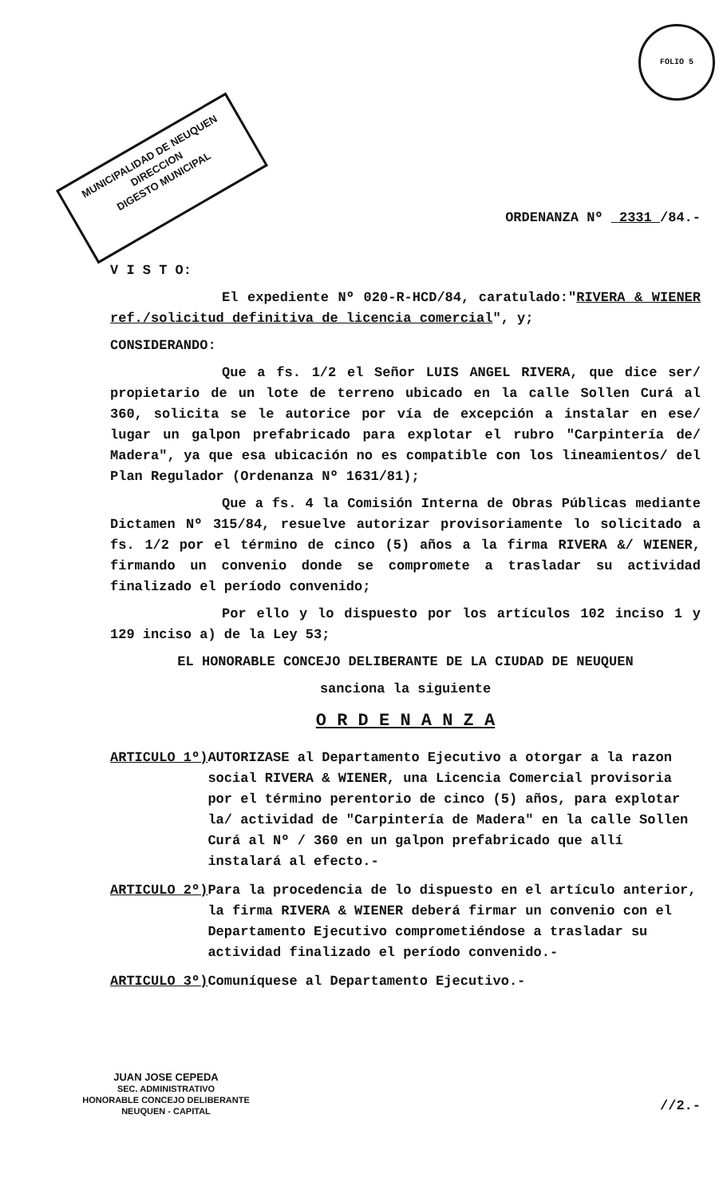FOLIO 5
MUNICIPALIDAD DE NEUQUEN
DIRECCION
DIGESTO MUNICIPAL
ORDENANZA Nº 2331 /84.-
V I S T O:
El expediente Nº 020-R-HCD/84, caratulado:"RIVERA & WIENER ref./solicitud definitiva de licencia comercial", y;
CONSIDERANDO:
Que a fs. 1/2 el Señor LUIS ANGEL RIVERA, que dice ser/ propietario de un lote de terreno ubicado en la calle Sollen Curá al 360, solicita se le autorice por vía de excepción a instalar en ese/ lugar un galpon prefabricado para explotar el rubro "Carpintería de/ Madera", ya que esa ubicación no es compatible con los lineamientos/ del Plan Regulador (Ordenanza Nº 1631/81);
Que a fs. 4 la Comisión Interna de Obras Públicas mediante Dictamen Nº 315/84, resuelve autorizar provisoriamente lo solicitado a fs. 1/2 por el término de cinco (5) años a la firma RIVERA &/ WIENER, firmando un convenio donde se compromete a trasladar su actividad finalizado el período convenido;
Por ello y lo dispuesto por los artículos 102 inciso 1 y 129 inciso a) de la Ley 53;
EL HONORABLE CONCEJO DELIBERANTE DE LA CIUDAD DE NEUQUEN
sanciona la siguiente
O R D E N A N Z A
ARTICULO 1º) AUTORIZASE al Departamento Ejecutivo a otorgar a la razon social RIVERA & WIENER, una Licencia Comercial provisoria por el término perentorio de cinco (5) años, para explotar la/ actividad de "Carpintería de Madera" en la calle Sollen Curá al Nº / 360 en un galpon prefabricado que allí instalará al efecto.-
ARTICULO 2º) Para la procedencia de lo dispuesto en el artículo anterior, la firma RIVERA & WIENER deberá firmar un convenio con el Departamento Ejecutivo comprometiéndose a trasladar su actividad finalizado el período convenido.-
ARTICULO 3º) Comuníquese al Departamento Ejecutivo.-
JUAN JOSE CEPEDA
SEC. ADMINISTRATIVO
HONORABLE CONCEJO DELIBERANTE
NEUQUEN - CAPITAL
//2.-